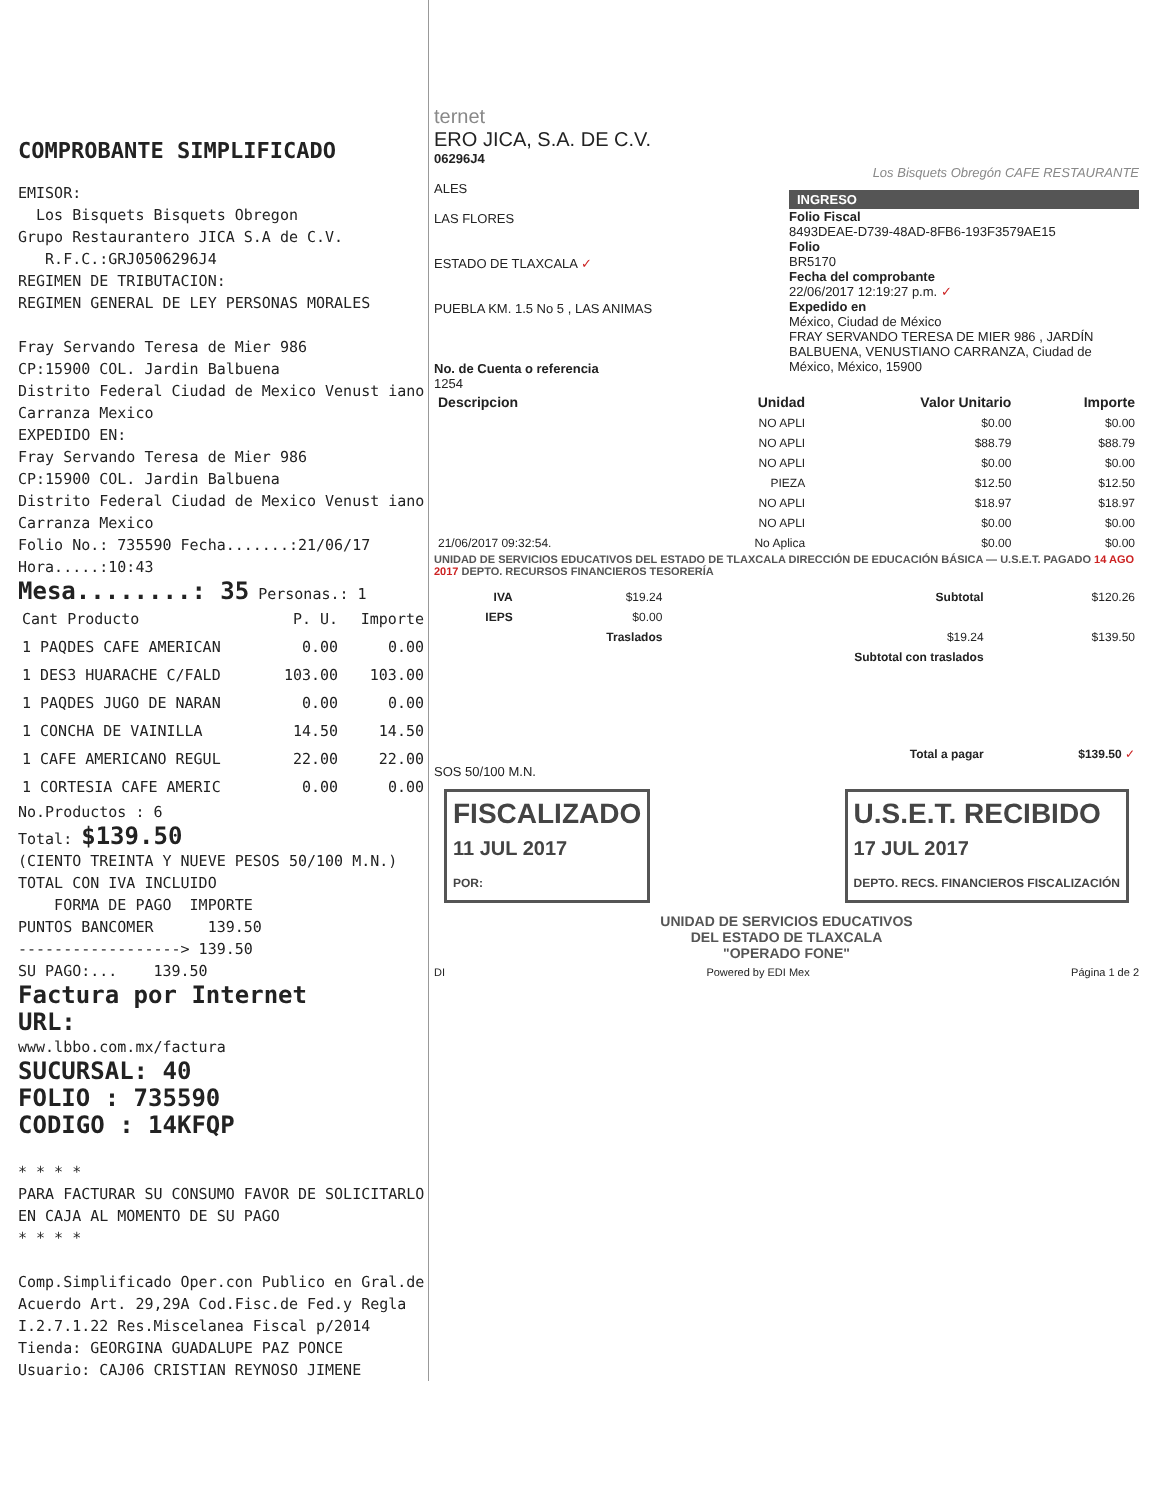COMPROBANTE SIMPLIFICADO
EMISOR:
Los Bisquets Bisquets Obregon
Grupo Restaurantero JICA S.A de C.V.
R.F.C.:GRJ0506296J4
REGIMEN DE TRIBUTACION:
REGIMEN GENERAL DE LEY PERSONAS MORALES
Fray Servando Teresa de Mier 986
CP:15900 COL. Jardin Balbuena
Distrito Federal Ciudad de Mexico Venust iano Carranza Mexico
EXPEDIDO EN:
Fray Servando Teresa de Mier 986
CP:15900 COL. Jardin Balbuena
Distrito Federal Ciudad de Mexico Venust iano Carranza Mexico
Folio No.: 735590 Fecha.......:21/06/17 Hora.....:10:43
Mesa........: 35 Personas.: 1
| Cant Producto | P. U. | Importe |
| 1 PAQDES CAFE AMERICAN | 0.00 | 0.00 |
| 1 DES3 HUARACHE C/FALD | 103.00 | 103.00 |
| 1 PAQDES JUGO DE NARAN | 0.00 | 0.00 |
| 1 CONCHA DE VAINILLA | 14.50 | 14.50 |
| 1 CAFE AMERICANO REGUL | 22.00 | 22.00 |
| 1 CORTESIA CAFE AMERIC | 0.00 | 0.00 |
No.Productos : 6
Total: $139.50
(CIENTO TREINTA Y NUEVE PESOS 50/100 M.N.)
TOTAL CON IVA INCLUIDO
FORMA DE PAGO IMPORTE
PUNTOS BANCOMER 139.50
------------------> 139.50
SU PAGO:... 139.50
Factura por Internet
URL:
www.lbbo.com.mx/factura
SUCURSAL: 40
FOLIO : 735590
CODIGO : 14KFQP
* * * *
PARA FACTURAR SU CONSUMO FAVOR DE SOLICITARLO EN CAJA AL MOMENTO DE SU PAGO
* * * *
Comp.Simplificado Oper.con Publico en Gral.de Acuerdo Art. 29,29A Cod.Fisc.de Fed.y Regla I.2.7.1.22 Res.Miscelanea Fiscal p/2014
Tienda: GEORGINA GUADALUPE PAZ PONCE
Usuario: CAJ06 CRISTIAN REYNOSO JIMENE
ternet
ERO JICA, S.A. DE C.V.
06296J4
ALES
LAS FLORES
ESTADO DE TLAXCALA ✓
PUEBLA KM. 1.5 No 5 , LAS ANIMAS
No. de Cuenta o referencia
1254
Los Bisquets Obregón CAFE RESTAURANTE
INGRESO
Folio Fiscal
8493DEAE-D739-48AD-8FB6-193F3579AE15
Folio
BR5170
Fecha del comprobante
22/06/2017 12:19:27 p.m. ✓
Expedido en
México, Ciudad de México
FRAY SERVANDO TERESA DE MIER 986 , JARDÍN BALBUENA, VENUSTIANO CARRANZA, Ciudad de México, México, 15900
| Descripcion | Unidad | Valor Unitario | Importe |
| --- | --- | --- | --- |
| | NO APLI | $0.00 | $0.00 |
| | NO APLI | $88.79 | $88.79 |
| | NO APLI | $0.00 | $0.00 |
| | PIEZA | $12.50 | $12.50 |
| | NO APLI | $18.97 | $18.97 |
| | NO APLI | $0.00 | $0.00 |
| 21/06/2017 09:32:54. | No Aplica | $0.00 | $0.00 |
UNIDAD DE SERVICIOS EDUCATIVOS DEL ESTADO DE TLAXCALA DIRECCIÓN DE EDUCACIÓN BÁSICA — U.S.E.T. PAGADO 14 AGO 2017 DEPTO. RECURSOS FINANCIEROS TESORERÍA
| IVA | $19.24 | Subtotal | $120.26 |
| IEPS | $0.00 | | |
| | Traslados | $19.24 | $139.50 |
| | | Subtotal con traslados | |
| Total a pagar | | | $139.50 ✓ |
SOS 50/100 M.N.
FISCALIZADO
11 JUL 2017
POR:
U.S.E.T. RECIBIDO
17 JUL 2017
DEPTO. RECS. FINANCIEROS FISCALIZACIÓN
UNIDAD DE SERVICIOS EDUCATIVOS
DEL ESTADO DE TLAXCALA
"OPERADO FONE"
DI Powered by EDI Mex Página 1 de 2